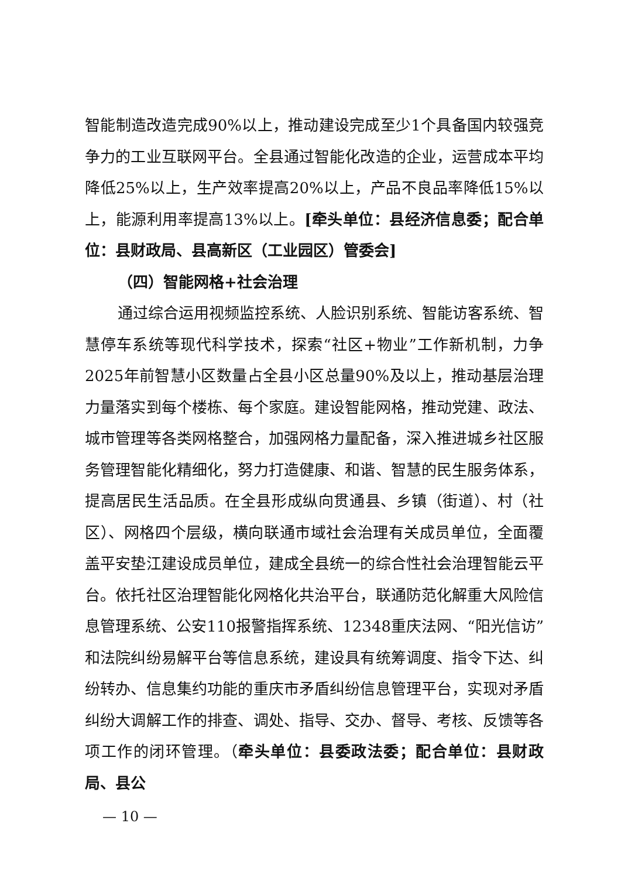智能制造改造完成90%以上，推动建设完成至少1个具备国内较强竞争力的工业互联网平台。全县通过智能化改造的企业，运营成本平均降低25%以上，生产效率提高20%以上，产品不良品率降低15%以上，能源利用率提高13%以上。[牵头单位：县经济信息委；配合单位：县财政局、县高新区（工业园区）管委会]
（四）智能网格+社会治理
通过综合运用视频监控系统、人脸识别系统、智能访客系统、智慧停车系统等现代科学技术，探索“社区+物业”工作新机制，力争2025年前智慧小区数量占全县小区总量90%及以上，推动基层治理力量落实到每个楼栋、每个家庭。建设智能网格，推动党建、政法、城市管理等各类网格整合，加强网格力量配备，深入推进城乡社区服务管理智能化精细化，努力打造健康、和谐、智慧的民生服务体系，提高居民生活品质。在全县形成纵向贯通县、乡镇（街道）、村（社区）、网格四个层级，横向联通市域社会治理有关成员单位，全面覆盖平安垫江建设成员单位，建成全县统一的综合性社会治理智能云平台。依托社区治理智能化网格化共治平台，联通防范化解重大风险信息管理系统、公安110报警指挥系统、12348重庆法网、“阳光信访”和法院纠纷易解平台等信息系统，建设具有统筹调度、指令下达、纠纷转办、信息集约功能的重庆市矛盾纠纷信息管理平台，实现对矛盾纠纷大调解工作的排查、调处、指导、交办、督导、考核、反馈等各项工作的闭环管理。（牵头单位：县委政法委；配合单位：县财政局、县公
— 10 —